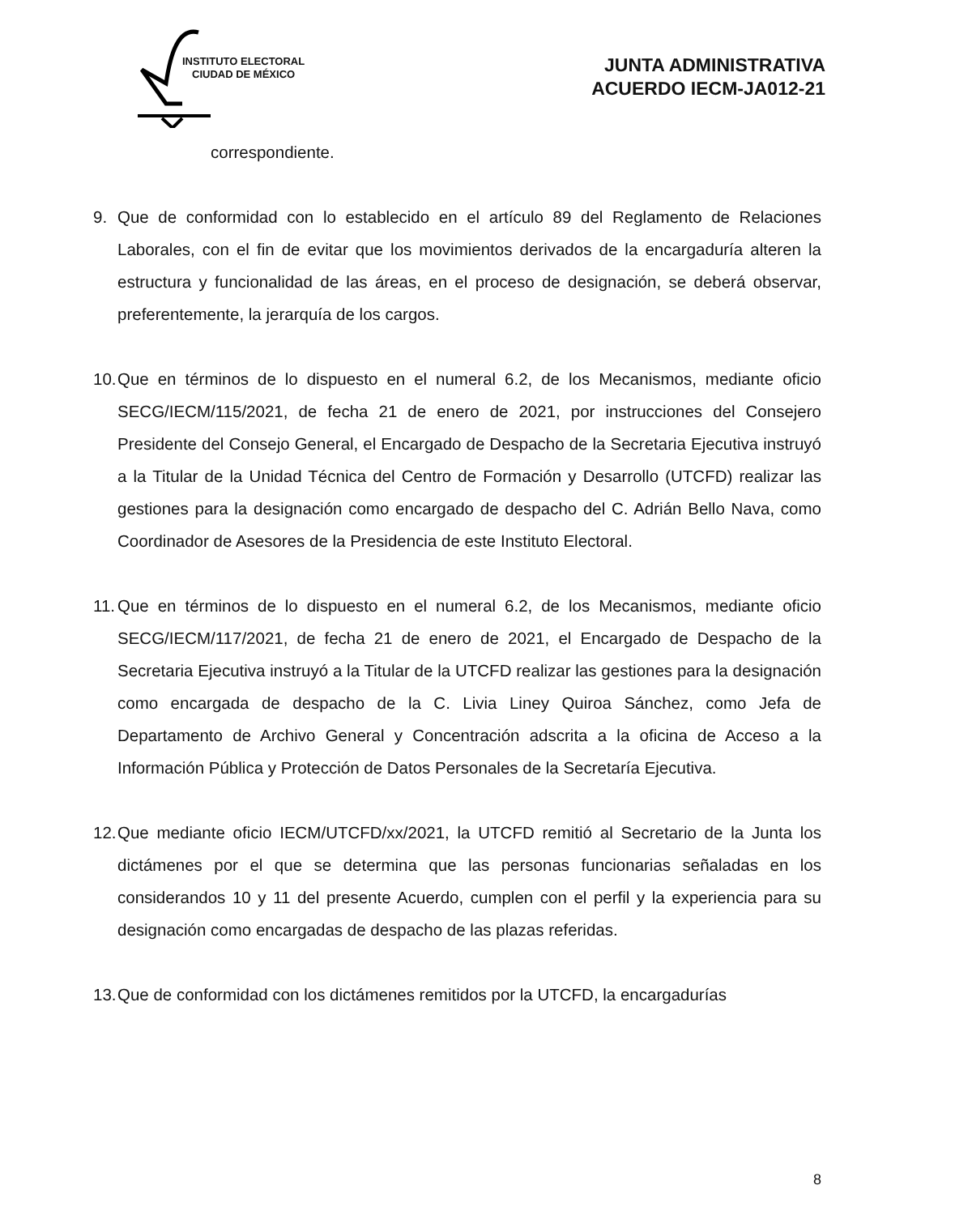INSTITUTO ELECTORAL
CIUDAD DE MÉXICO
JUNTA ADMINISTRATIVA
ACUERDO IECM-JA012-21
correspondiente.
9. Que de conformidad con lo establecido en el artículo 89 del Reglamento de Relaciones Laborales, con el fin de evitar que los movimientos derivados de la encargaduría alteren la estructura y funcionalidad de las áreas, en el proceso de designación, se deberá observar, preferentemente, la jerarquía de los cargos.
10.
Que en términos de lo dispuesto en el numeral 6.2, de los Mecanismos, mediante oficio SECG/IECM/115/2021, de fecha 21 de enero de 2021, por instrucciones del Consejero Presidente del Consejo General, el Encargado de Despacho de la Secretaria Ejecutiva instruyó a la Titular de la Unidad Técnica del Centro de Formación y Desarrollo (UTCFD) realizar las gestiones para la designación como encargado de despacho del C. Adrián Bello Nava, como Coordinador de Asesores de la Presidencia de este Instituto Electoral.
11.
Que en términos de lo dispuesto en el numeral 6.2, de los Mecanismos, mediante oficio SECG/IECM/117/2021, de fecha 21 de enero de 2021, el Encargado de Despacho de la Secretaria Ejecutiva instruyó a la Titular de la UTCFD realizar las gestiones para la designación como encargada de despacho de la C. Livia Liney Quiroa Sánchez, como Jefa de Departamento de Archivo General y Concentración adscrita a la oficina de Acceso a la Información Pública y Protección de Datos Personales de la Secretaría Ejecutiva.
12.
Que mediante oficio IECM/UTCFD/xx/2021, la UTCFD remitió al Secretario de la Junta los dictámenes por el que se determina que las personas funcionarias señaladas en los considerandos 10 y 11 del presente Acuerdo, cumplen con el perfil y la experiencia para su designación como encargadas de despacho de las plazas referidas.
13.
Que de conformidad con los dictámenes remitidos por la UTCFD, la encargadurías
8